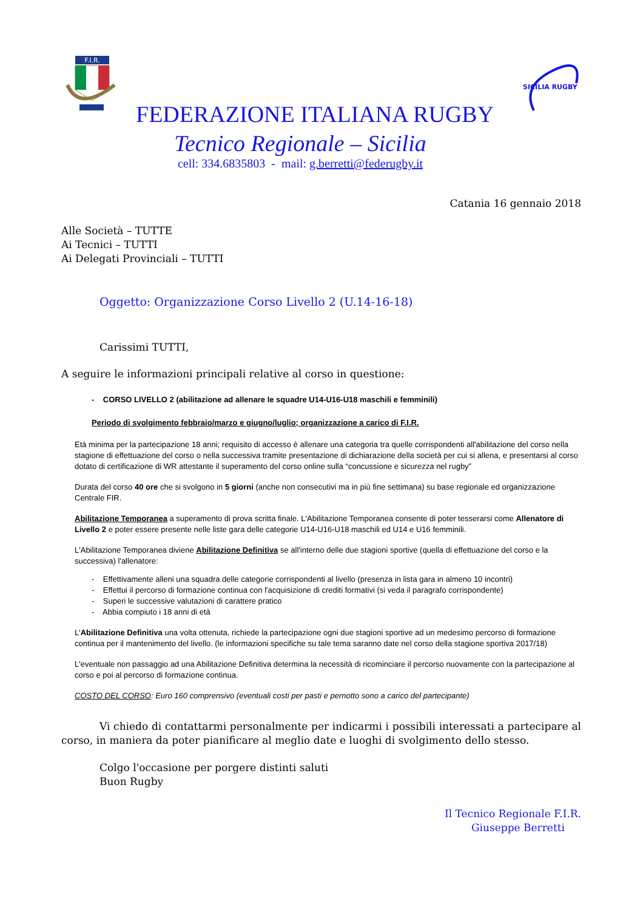F.I.R.
SICILIA RUGBY
FEDERAZIONE ITALIANA RUGBY
Tecnico Regionale – Sicilia
cell: 334.6835803 - mail: g.berretti@federugby.it
Catania 16 gennaio 2018
Alle Società – TUTTE
Ai Tecnici – TUTTI
Ai Delegati Provinciali – TUTTI
Oggetto: Organizzazione Corso Livello 2 (U.14-16-18)
Carissimi TUTTI,
A seguire le informazioni principali relative al corso in questione:
- CORSO LIVELLO 2 (abilitazione ad allenare le squadre U14-U16-U18 maschili e femminili)
Periodo di svolgimento febbraio/marzo e giugno/luglio; organizzazione a carico di F.I.R.
Età minima per la partecipazione 18 anni; requisito di accesso è allenare una categoria tra quelle corrispondenti all'abilitazione del corso nella stagione di effettuazione del corso o nella successiva tramite presentazione di dichiarazione della società per cui si allena, e presentarsi al corso dotato di certificazione di WR attestante il superamento del corso online sulla “concussione e sicurezza nel rugby”
Durata del corso 40 ore che si svolgono in 5 giorni (anche non consecutivi ma in più fine settimana) su base regionale ed organizzazione Centrale FIR.
Abilitazione Temporanea a superamento di prova scritta finale. L'Abilitazione Temporanea consente di poter tesserarsi come Allenatore di Livello 2 e poter essere presente nelle liste gara delle categorie U14-U16-U18 maschili ed U14 e U16 femminili.
L'Abilitazione Temporanea diviene Abilitazione Definitiva se all'interno delle due stagioni sportive (quella di effettuazione del corso e la successiva) l'allenatore:
- Effettivamente alleni una squadra delle categorie corrispondenti al livello (presenza in lista gara in almeno 10 incontri)
- Effettui il percorso di formazione continua con l'acquisizione di crediti formativi (si veda il paragrafo corrispondente)
- Superi le successive valutazioni di carattere pratico
- Abbia compiuto i 18 anni di età
L'Abilitazione Definitiva una volta ottenuta, richiede la partecipazione ogni due stagioni sportive ad un medesimo percorso di formazione continua per il mantenimento del livello. (le informazioni specifiche su tale tema saranno date nel corso della stagione sportiva 2017/18)
L'eventuale non passaggio ad una Abilitazione Definitiva determina la necessità di ricominciare il percorso nuovamente con la partecipazione al corso e poi al percorso di formazione continua.
COSTO DEL CORSO: Euro 160 comprensivo (eventuali costi per pasti e pernotto sono a carico del partecipante)
Vi chiedo di contattarmi personalmente per indicarmi i possibili interessati a partecipare al corso, in maniera da poter pianificare al meglio date e luoghi di svolgimento dello stesso.
Colgo l'occasione per porgere distinti saluti
Buon Rugby
Il Tecnico Regionale F.I.R.
Giuseppe Berretti